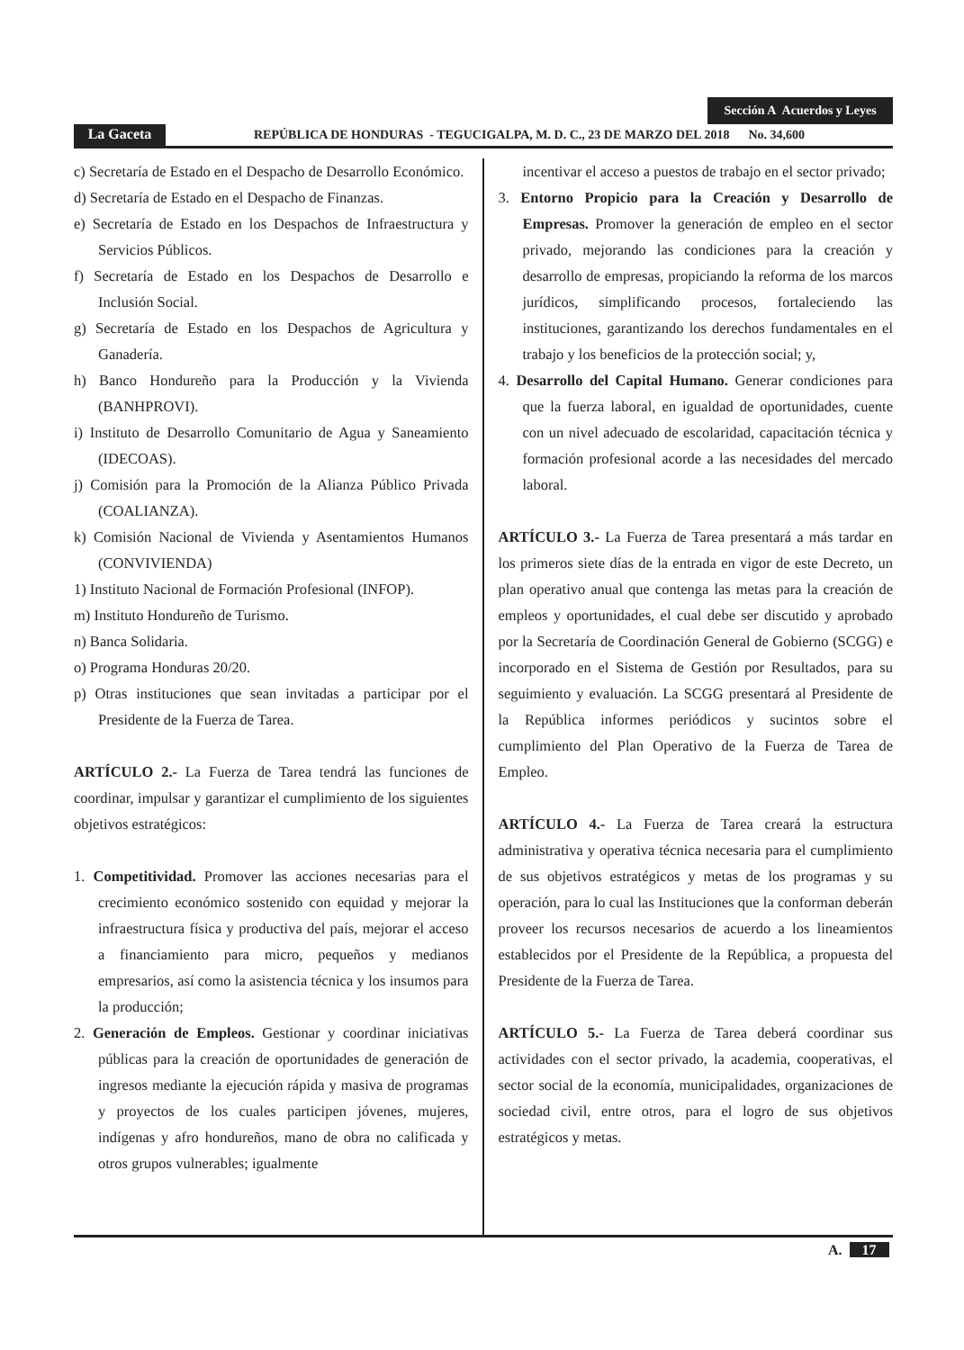Sección A Acuerdos y Leyes
La Gaceta
REPÚBLICA DE HONDURAS - TEGUCIGALPA, M. D. C., 23 DE MARZO DEL 2018 No. 34,600
c) Secretaría de Estado en el Despacho de Desarrollo Económico.
d) Secretaría de Estado en el Despacho de Finanzas.
e) Secretaría de Estado en los Despachos de Infraestructura y Servicios Públicos.
f) Secretaría de Estado en los Despachos de Desarrollo e Inclusión Social.
g) Secretaría de Estado en los Despachos de Agricultura y Ganadería.
h) Banco Hondureño para la Producción y la Vivienda (BANHPROVI).
i) Instituto de Desarrollo Comunitario de Agua y Saneamiento (IDECOAS).
j) Comisión para la Promoción de la Alianza Público Privada (COALIANZA).
k) Comisión Nacional de Vivienda y Asentamientos Humanos (CONVIVIENDA)
1) Instituto Nacional de Formación Profesional (INFOP).
m) Instituto Hondureño de Turismo.
n) Banca Solidaria.
o) Programa Honduras 20/20.
p) Otras instituciones que sean invitadas a participar por el Presidente de la Fuerza de Tarea.
ARTÍCULO 2.- La Fuerza de Tarea tendrá las funciones de coordinar, impulsar y garantizar el cumplimiento de los siguientes objetivos estratégicos:
1. Competitividad. Promover las acciones necesarias para el crecimiento económico sostenido con equidad y mejorar la infraestructura física y productiva del país, mejorar el acceso a financiamiento para micro, pequeños y medianos empresarios, así como la asistencia técnica y los insumos para la producción;
2. Generación de Empleos. Gestionar y coordinar iniciativas públicas para la creación de oportunidades de generación de ingresos mediante la ejecución rápida y masiva de programas y proyectos de los cuales participen jóvenes, mujeres, indígenas y afro hondureños, mano de obra no calificada y otros grupos vulnerables; igualmente
incentivar el acceso a puestos de trabajo en el sector privado;
3. Entorno Propicio para la Creación y Desarrollo de Empresas. Promover la generación de empleo en el sector privado, mejorando las condiciones para la creación y desarrollo de empresas, propiciando la reforma de los marcos jurídicos, simplificando procesos, fortaleciendo las instituciones, garantizando los derechos fundamentales en el trabajo y los beneficios de la protección social; y,
4. Desarrollo del Capital Humano. Generar condiciones para que la fuerza laboral, en igualdad de oportunidades, cuente con un nivel adecuado de escolaridad, capacitación técnica y formación profesional acorde a las necesidades del mercado laboral.
ARTÍCULO 3.- La Fuerza de Tarea presentará a más tardar en los primeros siete días de la entrada en vigor de este Decreto, un plan operativo anual que contenga las metas para la creación de empleos y oportunidades, el cual debe ser discutido y aprobado por la Secretaría de Coordinación General de Gobierno (SCGG) e incorporado en el Sistema de Gestión por Resultados, para su seguimiento y evaluación. La SCGG presentará al Presidente de la República informes periódicos y sucintos sobre el cumplimiento del Plan Operativo de la Fuerza de Tarea de Empleo.
ARTÍCULO 4.- La Fuerza de Tarea creará la estructura administrativa y operativa técnica necesaria para el cumplimiento de sus objetivos estratégicos y metas de los programas y su operación, para lo cual las Instituciones que la conforman deberán proveer los recursos necesarios de acuerdo a los lineamientos establecidos por el Presidente de la República, a propuesta del Presidente de la Fuerza de Tarea.
ARTÍCULO 5.- La Fuerza de Tarea deberá coordinar sus actividades con el sector privado, la academia, cooperativas, el sector social de la economía, municipalidades, organizaciones de sociedad civil, entre otros, para el logro de sus objetivos estratégicos y metas.
A. 17